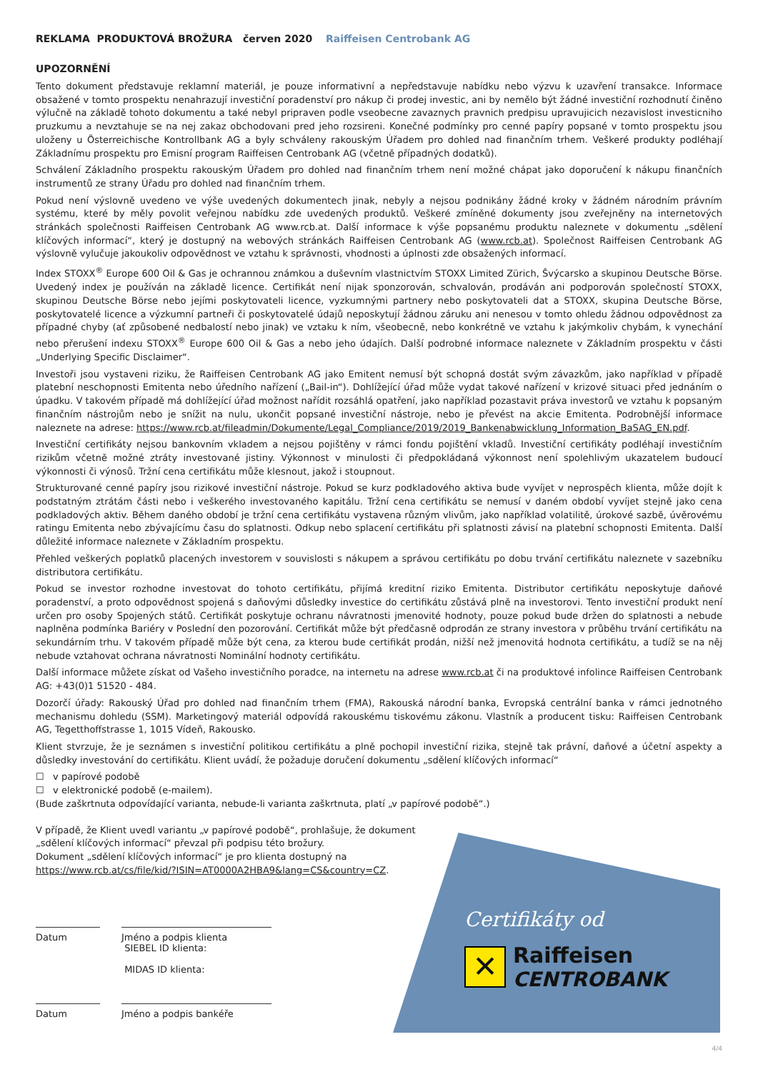REKLAMA PRODUKTOVÁ BROŽURA červen 2020 Raiffeisen Centrobank AG
UPOZORNĚNÍ
Tento dokument představuje reklamní materiál, je pouze informativní a nepředstavuje nabídku nebo výzvu k uzavření transakce. Informace obsažené v tomto prospektu nenahrazují investiční poradenství pro nákup či prodej investic, ani by nemělo být žádné investiční rozhodnutí činěno výlučně na základě tohoto dokumentu a také nebyl pripraven podle vseobecne zavaznych pravnich predpisu upravujicich nezavislost investicniho pruzkumu a nevztahuje se na nej zakaz obchodovani pred jeho rozsireni. Konečné podmínky pro cenné papíry popsané v tomto prospektu jsou uloženy u Österreichische Kontrollbank AG a byly schváleny rakouským Úřadem pro dohled nad finančním trhem. Veškeré produkty podléhají Základnímu prospektu pro Emisní program Raiffeisen Centrobank AG (včetně případných dodatků).
Schválení Základního prospektu rakouským Úřadem pro dohled nad finančním trhem není možné chápat jako doporučení k nákupu finančních instrumentů ze strany Úřadu pro dohled nad finančním trhem.
Pokud není výslovně uvedeno ve výše uvedených dokumentech jinak, nebyly a nejsou podnikány žádné kroky v žádném národním právním systému, které by měly povolit veřejnou nabídku zde uvedených produktů. Veškeré zmíněné dokumenty jsou zveřejněny na internetových stránkách společnosti Raiffeisen Centrobank AG www.rcb.at. Další informace k výše popsanému produktu naleznete v dokumentu „sdělení klíčových informací“, který je dostupný na webových stránkách Raiffeisen Centrobank AG (www.rcb.at). Společnost Raiffeisen Centrobank AG výslovně vylučuje jakoukoliv odpovědnost ve vztahu k správnosti, vhodnosti a úplnosti zde obsažených informací.
Index STOXX<sup>®</sup> Europe 600 Oil & Gas je ochrannou známkou a duševním vlastnictvím STOXX Limited Zürich, Švýcarsko a skupinou Deutsche Börse. Uvedený index je používán na základě licence. Certifikát není nijak sponzorován, schvalován, prodáván ani podporován společností STOXX, skupinou Deutsche Börse nebo jejími poskytovateli licence, vyzkumnými partnery nebo poskytovateli dat a STOXX, skupina Deutsche Börse, poskytovatelé licence a výzkumní partneři či poskytovatelé údajů neposkytují žádnou záruku ani nenesou v tomto ohledu žádnou odpovědnost za případné chyby (ať způsobené nedbalostí nebo jinak) ve vztaku k ním, všeobecně, nebo konkrétně ve vztahu k jakýmkoliv chybám, k vynechání nebo přerušení indexu STOXX<sup>®</sup> Europe 600 Oil & Gas a nebo jeho údajích. Další podrobné informace naleznete v Základním prospektu v části „Underlying Specific Disclaimer“.
Investoři jsou vystaveni riziku, že Raiffeisen Centrobank AG jako Emitent nemusí být schopná dostát svým závazkům, jako například v případě platební neschopnosti Emitenta nebo úředního nařízení („Bail-in“). Dohlížející úřad může vydat takové nařízení v krizové situaci před jednáním o úpadku. V takovém případě má dohlížející úřad možnost nařídit rozsáhlá opatření, jako například pozastavit práva investorů ve vztahu k popsaným finančním nástrojům nebo je snížit na nulu, ukončit popsané investiční nástroje, nebo je převést na akcie Emitenta. Podrobnější informace naleznete na adrese: https://www.rcb.at/fileadmin/Dokumente/Legal_Compliance/2019/2019_Bankenabwicklung_Information_BaSAG_EN.pdf.
Investiční certifikáty nejsou bankovním vkladem a nejsou pojištěny v rámci fondu pojištění vkladů. Investiční certifikáty podléhají investičním rizikům včetně možné ztráty investované jistiny. Výkonnost v minulosti či předpokládaná výkonnost není spolehlivým ukazatelem budoucí výkonnosti či výnosů. Tržní cena certifikátu může klesnout, jakož i stoupnout.
Strukturované cenné papíry jsou rizikové investiční nástroje. Pokud se kurz podkladového aktiva bude vyvíjet v neprospěch klienta, může dojít k podstatným ztrátám části nebo i veškerého investovaného kapitálu. Tržní cena certifikátu se nemusí v daném období vyvíjet stejně jako cena podkladových aktiv. Během daného období je tržní cena certifikátu vystavena různým vlivům, jako například volatilitě, úrokové sazbě, úvěrovému ratingu Emitenta nebo zbývajícímu času do splatnosti. Odkup nebo splacení certifikátu při splatnosti závisí na platební schopnosti Emitenta. Další důležité informace naleznete v Základním prospektu.
Přehled veškerých poplatků placených investorem v souvislosti s nákupem a správou certifikátu po dobu trvání certifikátu naleznete v sazebníku distributora certifikátu.
Pokud se investor rozhodne investovat do tohoto certifikátu, přijímá kreditní riziko Emitenta. Distributor certifikátu neposkytuje daňové poradenství, a proto odpovědnost spojená s daňovými důsledky investice do certifikátu zůstává plně na investorovi. Tento investiční produkt není určen pro osoby Spojených států. Certifikát poskytuje ochranu návratnosti jmenovité hodnoty, pouze pokud bude držen do splatnosti a nebude naplněna podmínka Bariéry v Poslední den pozorování. Certifikát může být předčasně odprodán ze strany investora v průběhu trvání certifikátu na sekundárním trhu. V takovém případě může být cena, za kterou bude certifikát prodán, nižší než jmenovitá hodnota certifikátu, a tudíž se na něj nebude vztahovat ochrana návratnosti Nominální hodnoty certifikátu.
Další informace můžete získat od Vašeho investičního poradce, na internetu na adrese www.rcb.at či na produktové infolince Raiffeisen Centrobank AG: +43(0)1 51520 - 484.
Dozorčí úřady: Rakouský Úřad pro dohled nad finančním trhem (FMA), Rakouská národní banka, Evropská centrální banka v rámci jednotného mechanismu dohledu (SSM). Marketingový materiál odpovídá rakouskému tiskovému zákonu. Vlastník a producent tisku: Raiffeisen Centrobank AG, Tegetthoffstrasse 1, 1015 Vídeň, Rakousko.
Klient stvrzuje, že je seznámen s investiční politikou certifikátu a plně pochopil investiční rizika, stejně tak právní, daňové a účetní aspekty a důsledky investování do certifikátu. Klient uvádí, že požaduje doručení dokumentu „sdělení klíčových informací“
☐ v papírové podobě
☐ v elektronické podobě (e-mailem).
(Bude zaškrtnuta odpovídající varianta, nebude-li varianta zaškrtnuta, platí „v papírové podobě“.)
V případě, že Klient uvedl variantu „v papírové podobě“, prohlašuje, že dokument „sdělení klíčových informací“ převzal při podpisu této brožury.
Dokument „sdělení klíčových informací“ je pro klienta dostupný na https://www.rcb.at/cs/file/kid/?ISIN=AT0000A2HBA9&lang=CS&country=CZ.
Datum Jméno a podpis klienta
SIEBEL ID klienta:
MIDAS ID klienta:
Datum Jméno a podpis bankéře
Certifikáty od
✕
Raiffeisen
CENTROBANK
4/4